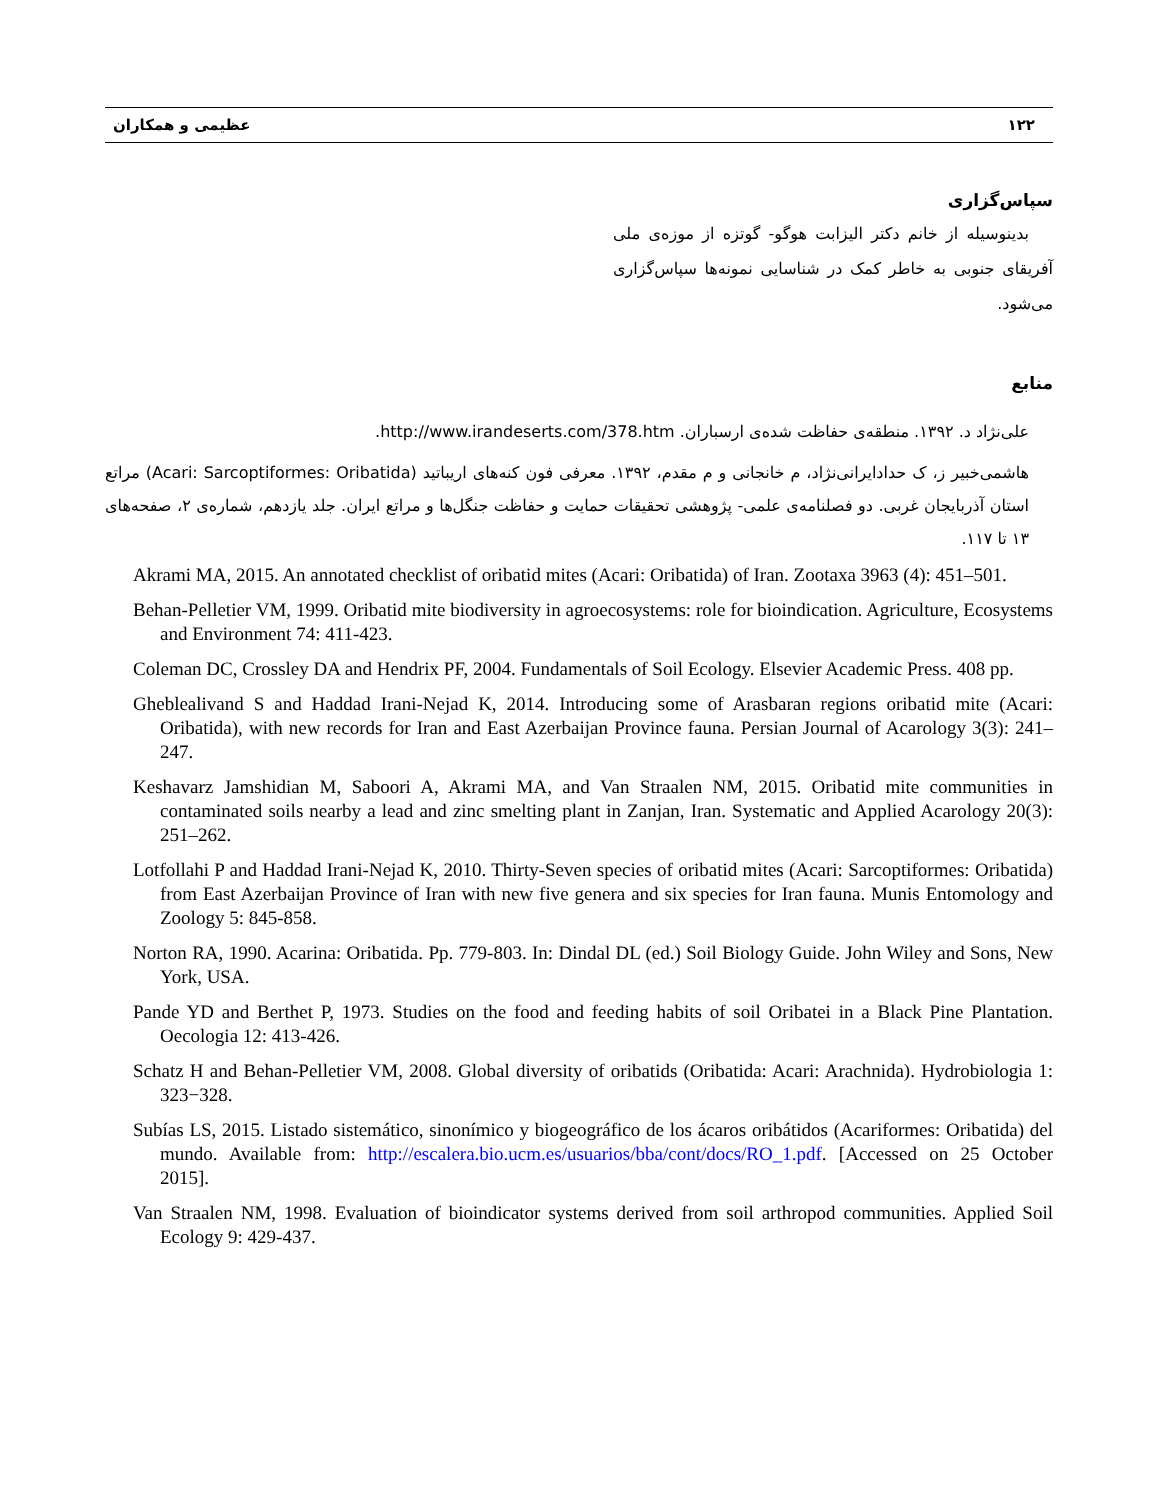۱۲۲ عظیمی و همکاران
سپاس‌گزاری
بدینوسیله از خانم دکتر الیزابت هوگو- گوتزه از موزه‌ی ملی آفریقای جنوبی به خاطر کمک در شناسایی نمونه‌ها سپاس‌گزاری می‌شود.
منابع
علی‌نژاد د. ۱۳۹۲. منطقه‌ی حفاظت شده‌ی ارسباران. http://www.irandeserts.com/378.htm.
هاشمی‌خبیر ز، ک حدادایرانی‌نژاد، م خانجانی و م مقدم، ۱۳۹۲. معرفی فون کنه‌های اریباتید (Acari: Sarcoptiformes: Oribatida) مراتع استان آذربایجان غربی. دو فصلنامه‌ی علمی- پژوهشی تحقیقات حمایت و حفاظت جنگل‌ها و مراتع ایران. جلد یازدهم، شماره‌ی ۲، صفحه‌های ۱۳ تا ۱۱۷.
Akrami MA, 2015. An annotated checklist of oribatid mites (Acari: Oribatida) of Iran. Zootaxa 3963 (4): 451–501.
Behan-Pelletier VM, 1999. Oribatid mite biodiversity in agroecosystems: role for bioindication. Agriculture, Ecosystems and Environment 74: 411-423.
Coleman DC, Crossley DA and Hendrix PF, 2004. Fundamentals of Soil Ecology. Elsevier Academic Press. 408 pp.
Gheblealivand S and Haddad Irani-Nejad K, 2014. Introducing some of Arasbaran regions oribatid mite (Acari: Oribatida), with new records for Iran and East Azerbaijan Province fauna. Persian Journal of Acarology 3(3): 241–247.
Keshavarz Jamshidian M, Saboori A, Akrami MA, and Van Straalen NM, 2015. Oribatid mite communities in contaminated soils nearby a lead and zinc smelting plant in Zanjan, Iran. Systematic and Applied Acarology 20(3): 251–262.
Lotfollahi P and Haddad Irani-Nejad K, 2010. Thirty-Seven species of oribatid mites (Acari: Sarcoptiformes: Oribatida) from East Azerbaijan Province of Iran with new five genera and six species for Iran fauna. Munis Entomology and Zoology 5: 845-858.
Norton RA, 1990. Acarina: Oribatida. Pp. 779-803. In: Dindal DL (ed.) Soil Biology Guide. John Wiley and Sons, New York, USA.
Pande YD and Berthet P, 1973. Studies on the food and feeding habits of soil Oribatei in a Black Pine Plantation. Oecologia 12: 413-426.
Schatz H and Behan-Pelletier VM, 2008. Global diversity of oribatids (Oribatida: Acari: Arachnida). Hydrobiologia 1: 323−328.
Subías LS, 2015. Listado sistemático, sinonímico y biogeográfico de los ácaros oribátidos (Acariformes: Oribatida) del mundo. Available from: http://escalera.bio.ucm.es/usuarios/bba/cont/docs/RO_1.pdf. [Accessed on 25 October 2015].
Van Straalen NM, 1998. Evaluation of bioindicator systems derived from soil arthropod communities. Applied Soil Ecology 9: 429-437.